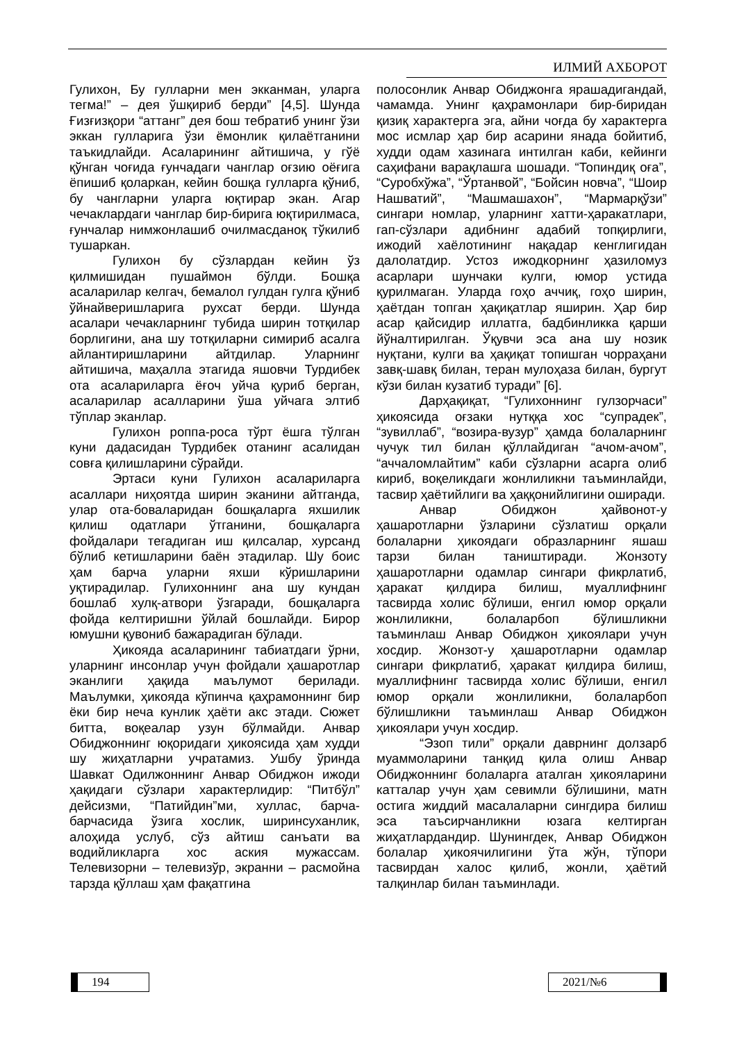ИЛМИЙ АХБОРОТ
Гулихон, Бу гулларни мен экканман, уларга тегма!” – дея ўшқириб берди” [4,5]. Шунда Ғизғизқори “аттанг” дея бош тебратиб унинг ўзи эккан гулларига ўзи ёмонлик қилаётганини таъкидлайди. Асаларининг айтишича, у гўё қўнган чоғида ғунчадаги чанглар оғзию оёғига ёпишиб қоларкан, кейин бошқа гулларга қўниб, бу чангларни уларга юқтирар экан. Агар чечаклардаги чанглар бир-бирига юқтирилмаса, ғунчалар нимжонлашиб очилмасданоқ тўкилиб тушаркан.
Гулихон бу сўзлардан кейин ўз қилмишидан пушаймон бўлди. Бошқа асаларилар келгач, бемалол гулдан гулга қўниб ўйнайверишларига рухсат берди. Шунда асалари чечакларнинг тубида ширин тотқилар борлигини, ана шу тотқиларни симириб асалга айлантиришларини айтдилар. Уларнинг айтишича, маҳалла этагида яшовчи Турдибек ота асалариларга ёғоч уйча қуриб берган, асаларилар асалларини ўша уйчага элтиб тўплар эканлар.
Гулихон роппа-роса тўрт ёшга тўлган куни дадасидан Турдибек отанинг асалидан совға қилишларини сўрайди.
Эртаси куни Гулихон асалариларга асаллари ниҳоятда ширин эканини айтганда, улар ота-боваларидан бошқаларга яхшилик қилиш одатлари ўтганини, бошқаларга фойдалари тегадиган иш қилсалар, хурсанд бўлиб кетишларини баён этадилар. Шу боис ҳам барча уларни яхши кўришларини уқтирадилар. Гулихоннинг ана шу кундан бошлаб хулқ-атвори ўзгаради, бошқаларга фойда келтиришни ўйлай бошлайди. Бирор юмушни қувониб бажарадиган бўлади.
Ҳикояда асаларининг табиатдаги ўрни, уларнинг инсонлар учун фойдали ҳашаротлар эканлиги ҳақида маълумот берилади. Маълумки, ҳикояда кўпинча қаҳрамоннинг бир ёки бир неча кунлик ҳаёти акс этади. Сюжет битта, воқеалар узун бўлмайди. Анвар Обиджоннинг юқоридаги ҳикоясида ҳам худди шу жиҳатларни учратамиз. Ушбу ўринда Шавкат Одилжоннинг Анвар Обиджон ижоди ҳақидаги сўзлари характерлидир: “Питбўл” дейсизми, “Патийдин”ми, хуллас, барча-барчасида ўзига хослик, ширинсуханлик, алоҳида услуб, сўз айтиш санъати ва водийликларга хос аския мужассам. Телевизорни – телевизўр, экранни – расмойна тарзда қўллаш ҳам фақатгина
полосонлик Анвар Обиджонга ярашадигандай, чамамда. Унинг қаҳрамонлари бир-биридан қизиқ характерга эга, айни чоғда бу характерга мос исмлар ҳар бир асарини янада бойитиб, худди одам хазинага интилган каби, кейинги саҳифани варақлашга шошади. “Топиндиқ оға”, “Суробхўжа”, “Ўртанвой”, “Бойсин новча”, “Шоир Нашватий”, “Машмашахон”, “Мармарқўзи” сингари номлар, уларнинг хатти-ҳаракатлари, гап-сўзлари адибнинг адабий топқирлиги, ижодий хаёлотининг нақадар кенглигидан далолатдир. Устоз ижодкорнинг ҳазиломуз асарлари шунчаки кулги, юмор устида қурилмаган. Уларда гоҳо аччиқ, гоҳо ширин, ҳаётдан топган ҳақиқатлар яширин. Ҳар бир асар қайсидир иллатга, бадбинликка қарши йўналтирилган. Ўқувчи эса ана шу нозик нуқтани, кулги ва ҳақиқат топишган чорраҳани завқ-шавқ билан, теран мулоҳаза билан, бургут кўзи билан кузатиб туради” [6].
Дарҳақиқат, “Гулихоннинг гулзорчаси” ҳикоясида оғзаки нутққа хос “супрадек”, “зувиллаб”, “возира-вузур” ҳамда болаларнинг чучук тил билан қўллайдиган “ачом-ачом”, “аччаломлайтим” каби сўзларни асарга олиб кириб, воқеликдаги жонлиликни таъминлайди, тасвир ҳаётийлиги ва ҳаққонийлигини оширади.
Анвар Обиджон ҳайвонот-у ҳашаротларни ўзларини сўзлатиш орқали болаларни ҳикоядаги образларнинг яшаш тарзи билан таништиради. Жонзоту ҳашаротларни одамлар сингари фикрлатиб, ҳаракат қилдира билиш, муаллифнинг тасвирда холис бўлиши, енгил юмор орқали жонлиликни, болаларбоп бўлишликни таъминлаш Анвар Обиджон ҳикоялари учун хосдир. Жонзот-у ҳашаротларни одамлар сингари фикрлатиб, ҳаракат қилдира билиш, муаллифнинг тасвирда холис бўлиши, енгил юмор орқали жонлиликни, болаларбоп бўлишликни таъминлаш Анвар Обиджон ҳикоялари учун хосдир.
“Эзоп тили” орқали даврнинг долзарб муаммоларини танқид қила олиш Анвар Обиджоннинг болаларга аталган ҳикояларини катталар учун ҳам севимли бўлишини, матн остига жиддий масалаларни сингдира билиш эса таъсирчанликни юзага келтирган жиҳатлардандир. Шунингдек, Анвар Обиджон болалар ҳикоячилигини ўта жўн, тўпори тасвирдан халос қилиб, жонли, ҳаётий талқинлар билан таъминлади.
194 2021/№6